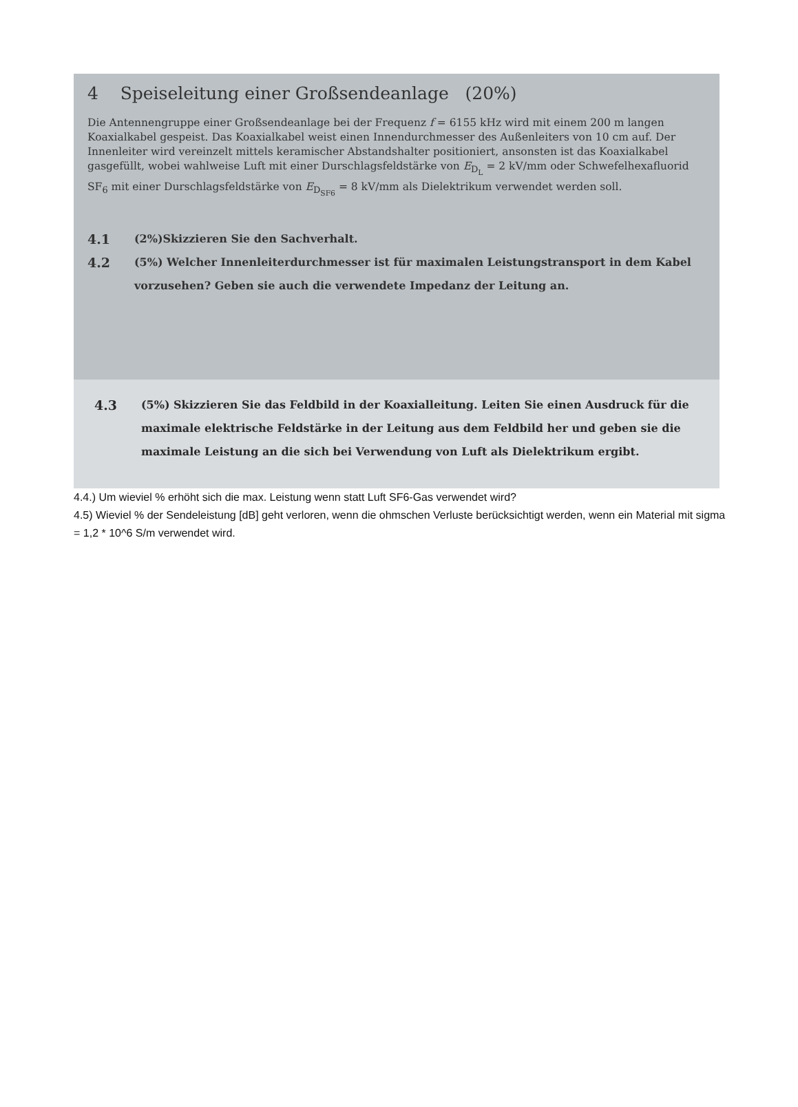4 Speiseleitung einer Großsendeanlage (20%)
Die Antennengruppe einer Großsendeanlage bei der Frequenz f = 6155 kHz wird mit einem 200 m langen Koaxialkabel gespeist. Das Koaxialkabel weist einen Innendurchmesser des Außenleiters von 10 cm auf. Der Innenleiter wird vereinzelt mittels keramischer Abstandshalter positioniert, ansonsten ist das Koaxialkabel gasgefüllt, wobei wahlweise Luft mit einer Durschlagsfeldstärke von E<sub>D<sub>L</sub></sub> = 2 kV/mm oder Schwefelhexafluorid SF<sub>6</sub> mit einer Durschlagsfeldstärke von E<sub>D<sub>SF6</sub></sub> = 8 kV/mm als Dielektrikum verwendet werden soll.
4.1
(2%)Skizzieren Sie den Sachverhalt.
4.2
(5%) Welcher Innenleiterdurchmesser ist für maximalen Leistungstransport in dem Kabel vorzusehen? Geben sie auch die verwendete Impedanz der Leitung an.
4.3
(5%) Skizzieren Sie das Feldbild in der Koaxialleitung. Leiten Sie einen Ausdruck für die maximale elektrische Feldstärke in der Leitung aus dem Feldbild her und geben sie die maximale Leistung an die sich bei Verwendung von Luft als Dielektrikum ergibt.
4.4.) Um wieviel % erhöht sich die max. Leistung wenn statt Luft SF6-Gas verwendet wird?
4.5) Wieviel % der Sendeleistung [dB] geht verloren, wenn die ohmschen Verluste berücksichtigt werden, wenn ein Material mit sigma = 1,2 * 10^6 S/m verwendet wird.